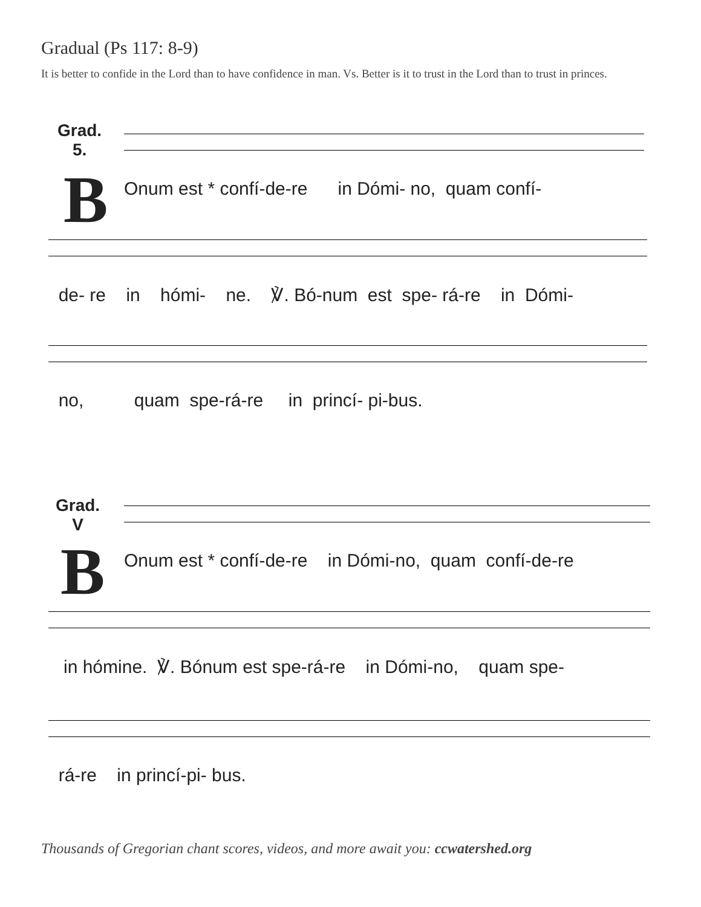Gradual (Ps 117: 8-9)
It is better to confide in the Lord than to have confidence in man. Vs. Better is it to trust in the Lord than to trust in princes.
Grad.
5.
B
Onum est * confí-de-re in Dómi- no, quam confí-
de- re in hómi- ne. ℣. Bó-num est spe- rá-re in Dómi-
no, quam spe-rá-re in princí- pi-bus.
Grad.
V
B
Onum est * confí-de-re in Dómi-no, quam confí-de-re
in hómine. ℣. Bónum est spe-rá-re in Dómi-no, quam spe-
rá-re in princí-pi- bus.
Thousands of Gregorian chant scores, videos, and more await you: ccwatershed.org